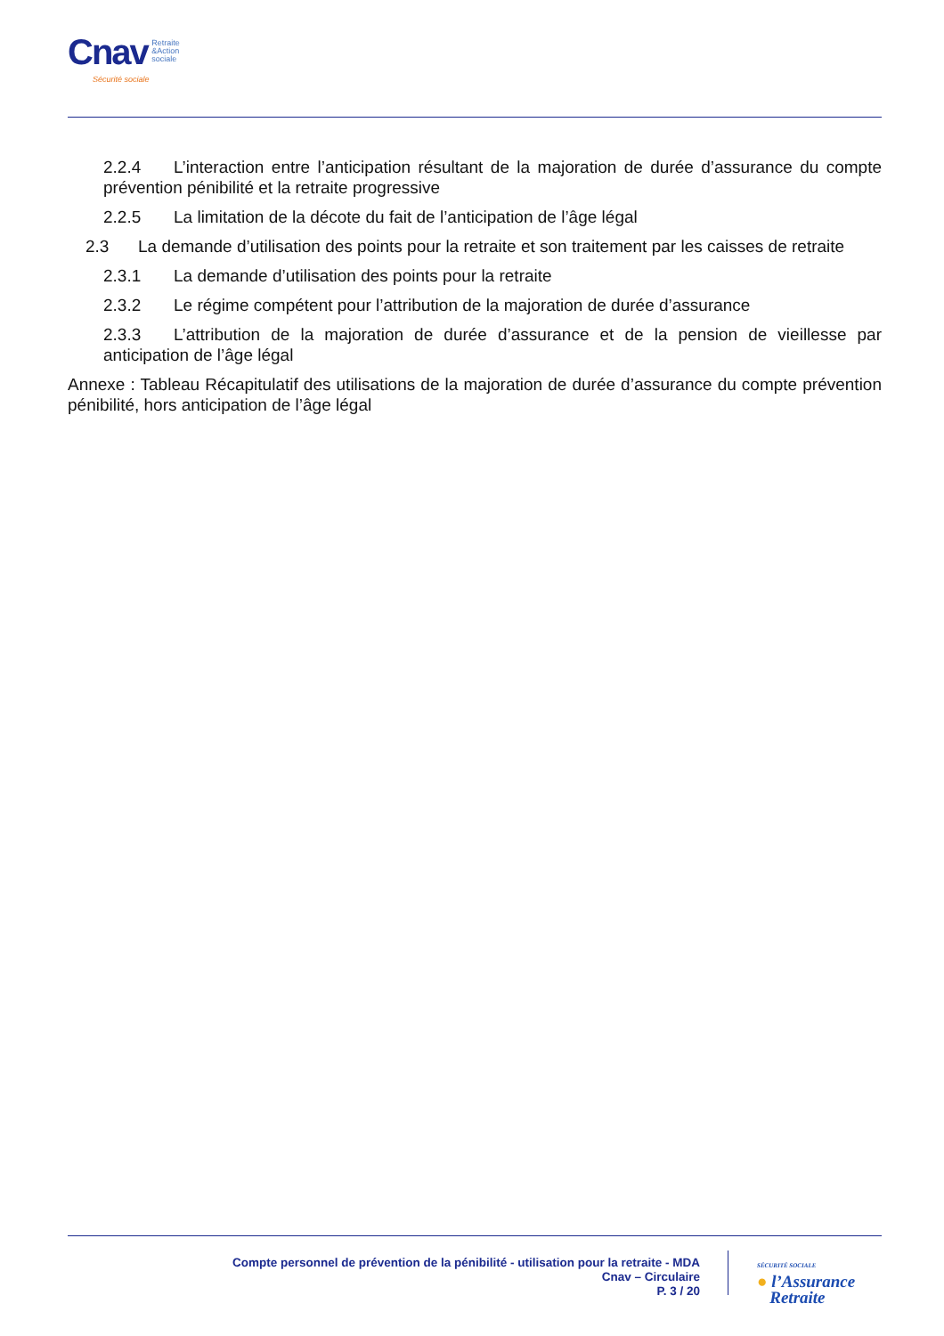Cnav Retraite
&Action
sociale
Sécurité sociale
2.2.4 L’interaction entre l’anticipation résultant de la majoration de durée d’assurance du compte prévention pénibilité et la retraite progressive
2.2.5 La limitation de la décote du fait de l’anticipation de l’âge légal
2.3 La demande d’utilisation des points pour la retraite et son traitement par les caisses de retraite
2.3.1 La demande d’utilisation des points pour la retraite
2.3.2 Le régime compétent pour l’attribution de la majoration de durée d’assurance
2.3.3 L’attribution de la majoration de durée d’assurance et de la pension de vieillesse par anticipation de l’âge légal
Annexe : Tableau Récapitulatif des utilisations de la majoration de durée d’assurance du compte prévention pénibilité, hors anticipation de l’âge légal
Compte personnel de prévention de la pénibilité - utilisation pour la retraite - MDA
Cnav – Circulaire
P. 3 / 20
SÉCURITÉ SOCIALE
● l’Assurance
Retraite